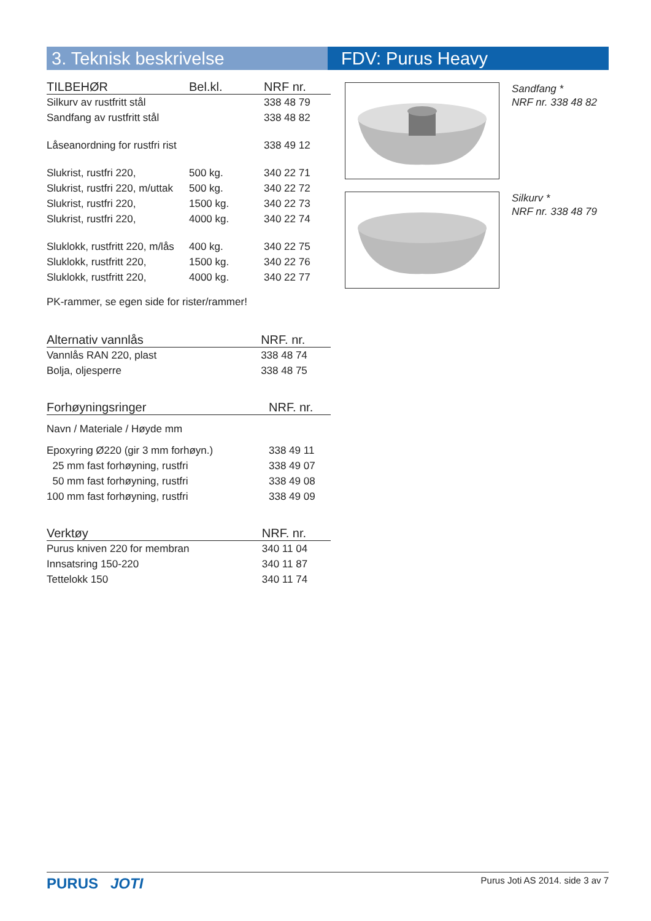3. Teknisk beskrivelse FDV: Purus Heavy
| TILBEHØR | Bel.kl. | NRF nr. |
| --- | --- | --- |
| Silkurv av rustfritt stål | | 338 48 79 |
| Sandfang av rustfritt stål | | 338 48 82 |
| Låseanordning for rustfri rist | | 338 49 12 |
| Slukrist, rustfri 220, | 500 kg. | 340 22 71 |
| Slukrist, rustfri 220, m/uttak | 500 kg. | 340 22 72 |
| Slukrist, rustfri 220, | 1500 kg. | 340 22 73 |
| Slukrist, rustfri 220, | 4000 kg. | 340 22 74 |
| Sluklokk, rustfritt 220, m/lås | 400 kg. | 340 22 75 |
| Sluklokk, rustfritt 220, | 1500 kg. | 340 22 76 |
| Sluklokk, rustfritt 220, | 4000 kg. | 340 22 77 |
PK-rammer, se egen side for rister/rammer!
| Alternativ vannlås | NRF. nr. |
| --- | --- |
| Vannlås RAN 220, plast | 338 48 74 |
| Bolja, oljesperre | 338 48 75 |
| Forhøyningsringer | NRF. nr. |
| --- | --- |
| Navn / Materiale / Høyde mm | |
| Epoxyring Ø220 (gir 3 mm forhøyn.) | 338 49 11 |
| 25 mm fast forhøyning, rustfri | 338 49 07 |
| 50 mm fast forhøyning, rustfri | 338 49 08 |
| 100 mm fast forhøyning, rustfri | 338 49 09 |
| Verktøy | NRF. nr. |
| --- | --- |
| Purus kniven 220 for membran | 340 11 04 |
| Innsatsring 150-220 | 340 11 87 |
| Tettelokk 150 | 340 11 74 |
Sandfang *
NRF nr. 338 48 82
Silkurv *
NRF nr. 338 48 79
PURUS JOTI
Purus Joti AS 2014. side 3 av 7